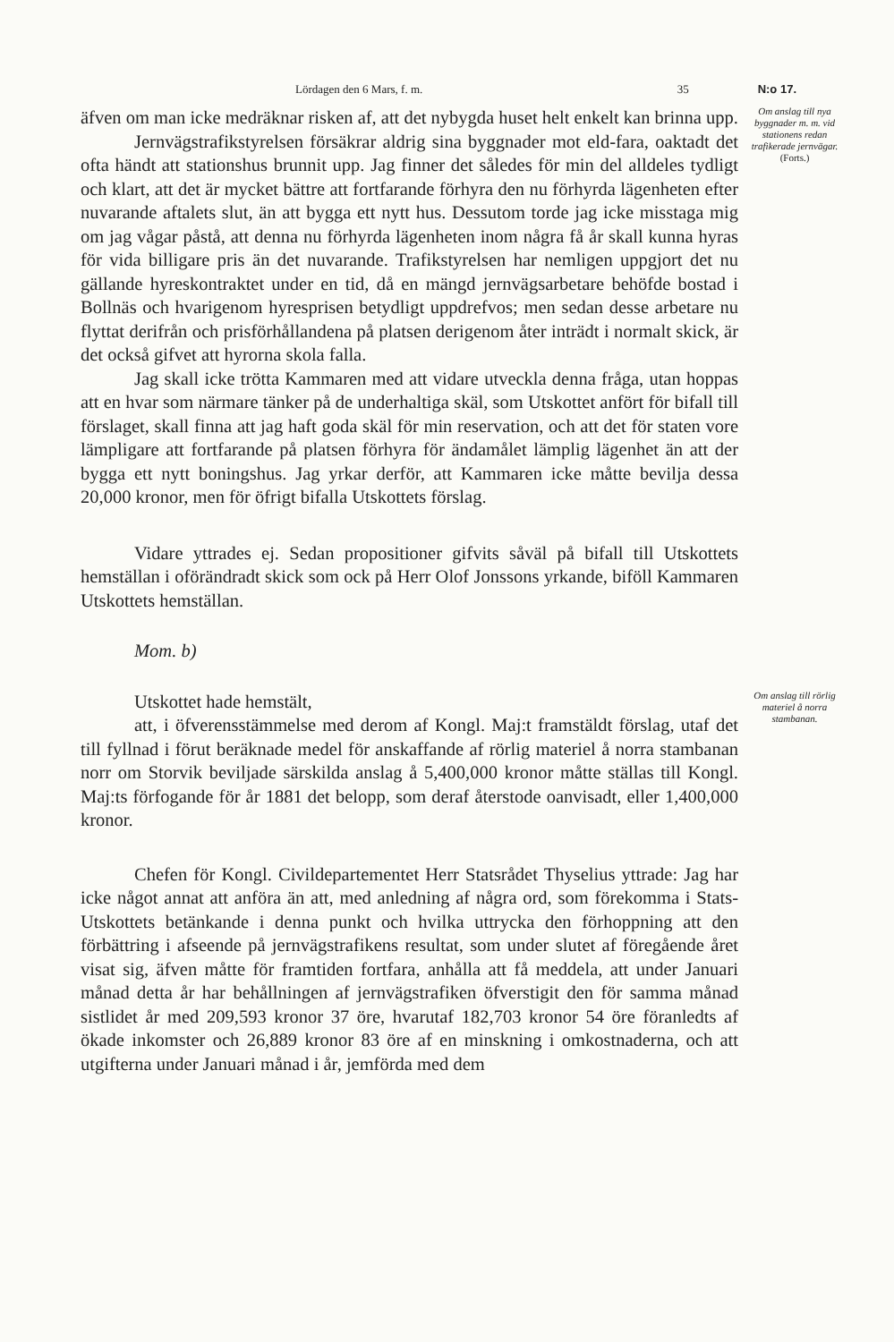Lördagen den 6 Mars, f. m. 35 N:o 17.
äfven om man icke medräknar risken af, att det nybygda huset helt enkelt kan brinna upp.
Jernvägstrafikstyrelsen försäkrar aldrig sina byggnader mot eld-fara, oaktadt det ofta händt att stationshus brunnit upp. Jag finner det således för min del alldeles tydligt och klart, att det är mycket bättre att fortfarande förhyra den nu förhyrda lägenheten efter nuvarande aftalets slut, än att bygga ett nytt hus. Dessutom torde jag icke misstaga mig om jag vågar påstå, att denna nu förhyrda lägenheten inom några få år skall kunna hyras för vida billigare pris än det nuvarande. Trafikstyrelsen har nemligen uppgjort det nu gällande hyreskontraktet under en tid, då en mängd jernvägsarbetare behöfde bostad i Bollnäs och hvarigenom hyresprisen betydligt uppdrefvos; men sedan desse arbetare nu flyttat derifrån och prisförhållandena på platsen derigenom åter inträdt i normalt skick, är det också gifvet att hyrorna skola falla.
Jag skall icke trötta Kammaren med att vidare utveckla denna fråga, utan hoppas att en hvar som närmare tänker på de underhaltiga skäl, som Utskottet anfört för bifall till förslaget, skall finna att jag haft goda skäl för min reservation, och att det för staten vore lämpligare att fortfarande på platsen förhyra för ändamålet lämplig lägenhet än att der bygga ett nytt boningshus. Jag yrkar derför, att Kammaren icke måtte bevilja dessa 20,000 kronor, men för öfrigt bifalla Utskottets förslag.
Vidare yttrades ej. Sedan propositioner gifvits såväl på bifall till Utskottets hemställan i oförändradt skick som ock på Herr Olof Jonssons yrkande, biföll Kammaren Utskottets hemställan.
Mom. b)
Om anslag till nya byggnader m. m. vid stationens redan trafikerade jernvägar.
(Forts.)
Utskottet hade hemstält,
att, i öfverensstämmelse med derom af Kongl. Maj:t framstäldt förslag, utaf det till fyllnad i förut beräknade medel för anskaffande af rörlig materiel å norra stambanan norr om Storvik beviljade särskilda anslag å 5,400,000 kronor måtte ställas till Kongl. Maj:ts förfogande för år 1881 det belopp, som deraf återstode oanvisadt, eller 1,400,000 kronor.
Chefen för Kongl. Civildepartementet Herr Statsrådet Thyselius yttrade: Jag har icke något annat att anföra än att, med anledning af några ord, som förekomma i Stats-Utskottets betänkande i denna punkt och hvilka uttrycka den förhoppning att den förbättring i afseende på jernvägstrafikens resultat, som under slutet af föregående året visat sig, äfven måtte för framtiden fortfara, anhålla att få meddela, att under Januari månad detta år har behållningen af jernvägstrafiken öfverstigit den för samma månad sistlidet år med 209,593 kronor 37 öre, hvarutaf 182,703 kronor 54 öre föranledts af ökade inkomster och 26,889 kronor 83 öre af en minskning i omkostnaderna, och att utgifterna under Januari månad i år, jemförda med dem
Om anslag till rörlig materiel å norra stambanan.